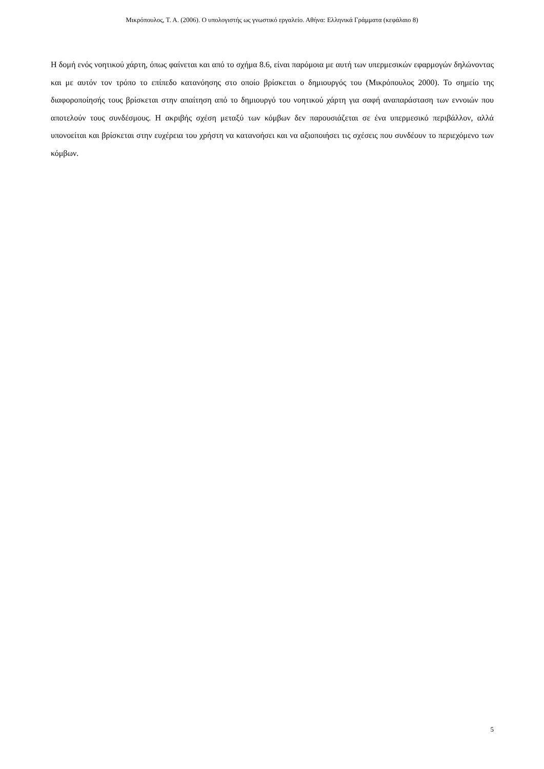Μικρόπουλος, Τ. Α. (2006). Ο υπολογιστής ως γνωστικό εργαλείο. Αθήνα: Ελληνικά Γράμματα (κεφάλαιο 8)
Η δομή ενός νοητικού χάρτη, όπως φαίνεται και από το σχήμα 8.6, είναι παρόμοια με αυτή των υπερμεσικών εφαρμογών δηλώνοντας και με αυτόν τον τρόπο το επίπεδο κατανόησης στο οποίο βρίσκεται ο δημιουργός του (Μικρόπουλος 2000). Το σημείο της διαφοροποίησής τους βρίσκεται στην απαίτηση από το δημιουργό του νοητικού χάρτη για σαφή αναπαράσταση των εννοιών που αποτελούν τους συνδέσμους. Η ακριβής σχέση μεταξύ των κόμβων δεν παρουσιάζεται σε ένα υπερμεσικό περιβάλλον, αλλά υπονοείται και βρίσκεται στην ευχέρεια του χρήστη να κατανοήσει και να αξιοποιήσει τις σχέσεις που συνδέουν το περιεχόμενο των κόμβων.
5